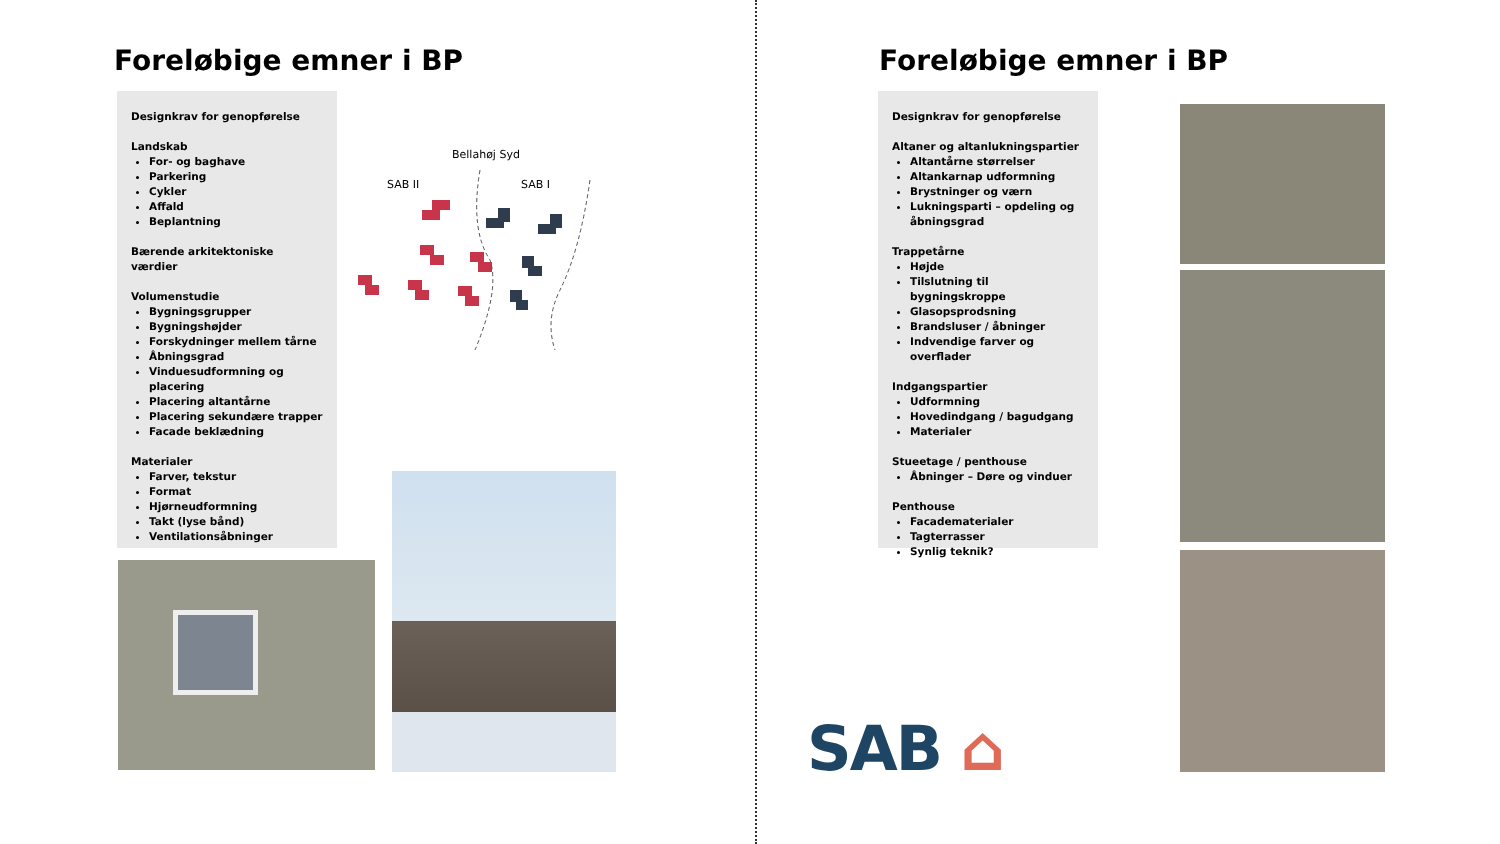Foreløbige emner i BP
Designkrav for genopførelse
Landskab
For- og baghave
Parkering
Cykler
Affald
Beplantning
Bærende arkitektoniske værdier
Volumenstudie
Bygningsgrupper
Bygningshøjder
Forskydninger mellem tårne
Åbningsgrad
Vinduesudformning og placering
Placering altantårne
Placering sekundære trapper
Facade beklædning
Materialer
Farver, tekstur
Format
Hjørneudformning
Takt (lyse bånd)
Ventilationsåbninger
Bellahøj Syd
SAB II SAB I
Foreløbige emner i BP
Designkrav for genopførelse
Altaner og altanlukningspartier
Altantårne størrelser
Altankarnap udformning
Brystninger og værn
Lukningsparti – opdeling og åbningsgrad
Trappetårne
Højde
Tilslutning til bygningskroppe
Glasopsprodsning
Brandsluser / åbninger
Indvendige farver og overflader
Indgangspartier
Udformning
Hovedindgang / bagudgang
Materialer
Stueetage / penthouse
Åbninger – Døre og vinduer
Penthouse
Facadematerialer
Tagterrasser
Synlig teknik?
SAB ⌂